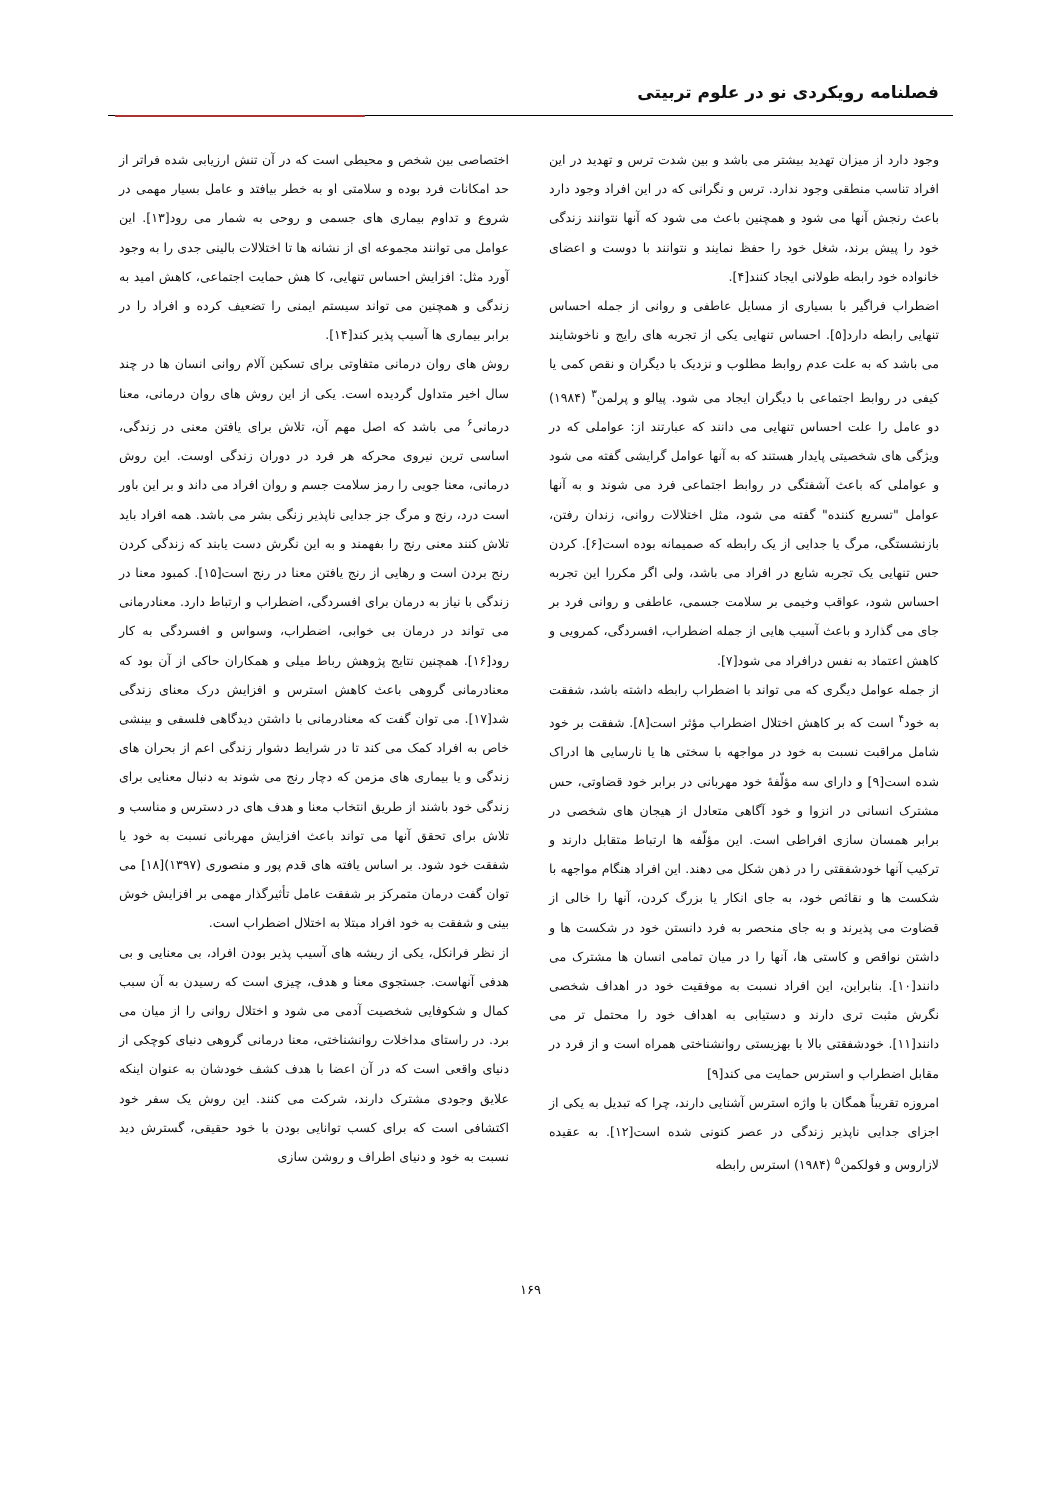فصلنامه رویکردی نو در علوم تربیتی
وجود دارد از میزان تهدید بیشتر می باشد و بین شدت ترس و تهدید در این افراد تناسب منطقی وجود ندارد. ترس و نگرانی که در این افراد وجود دارد باعث رنجش آنها می شود و همچنین باعث می شود که آنها نتوانند زندگی خود را پیش برند، شغل خود را حفظ نمایند و نتوانند با دوست و اعضای خانواده خود رابطه طولانی ایجاد کنند[۴].
اضطراب فراگیر با بسیاری از مسایل عاطفی و روانی از جمله احساس تنهایی رابطه دارد[۵]. احساس تنهایی یکی از تجربه های رایج و ناخوشایند می باشد که به علت عدم روابط مطلوب و نزدیک با دیگران و نقص کمی یا کیفی در روابط اجتماعی با دیگران ایجاد می شود. پیالو و پرلمن<sup>۳</sup> (۱۹۸۴) دو عامل را علت احساس تنهایی می دانند که عبارتند از: عواملی که در ویژگی های شخصیتی پایدار هستند که به آنها عوامل گرایشی گفته می شود و عواملی که باعث آشفتگی در روابط اجتماعی فرد می شوند و به آنها عوامل "تسریع کننده" گفته می شود، مثل اختلالات روانی، زندان رفتن، بازنشستگی، مرگ یا جدایی از یک رابطه که صمیمانه بوده است[۶]. کردن حس تنهایی یک تجربه شایع در افراد می باشد، ولی اگر مکررا این تجربه احساس شود، عواقب وخیمی بر سلامت جسمی، عاطفی و روانی فرد بر جای می گذارد و باعث آسیب هایی از جمله اضطراب، افسردگی، کمرویی و کاهش اعتماد به نفس درافراد می شود[۷].
از جمله عوامل دیگری که می تواند با اضطراب رابطه داشته باشد، شفقت به خود<sup>۴</sup> است که بر کاهش اختلال اضطراب مؤثر است[۸]. شفقت بر خود شامل مراقبت نسبت به خود در مواجهه با سختی ها یا نارسایی ها ادراک شده است[۹] و دارای سه مؤلّفهٔ خود مهربانی در برابر خود قضاوتی، حس مشترک انسانی در انزوا و خود آگاهی متعادل از هیجان های شخصی در برابر همسان سازی افراطی است. این مؤلّفه ها ارتباط متقابل دارند و ترکیب آنها خودشفقتی را در ذهن شکل می دهند. این افراد هنگام مواجهه با شکست ها و نقائص خود، به جای انکار یا بزرگ کردن، آنها را خالی از قضاوت می پذیرند و به جای منحصر به فرد دانستن خود در شکست ها و داشتن نواقص و کاستی ها، آنها را در میان تمامی انسان ها مشترک می دانند[۱۰]. بنابراین، این افراد نسبت به موفقیت خود در اهداف شخصی نگرش مثبت تری دارند و دستیابی به اهداف خود را محتمل تر می دانند[۱۱]. خودشفقتی بالا با بهزیستی روانشناختی همراه است و از فرد در مقابل اضطراب و استرس حمایت می کند[۹]
امروزه تقریباً همگان با واژه استرس آشنایی دارند، چرا که تبدیل به یکی از اجزای جدایی ناپذیر زندگی در عصر کنونی شده است[۱۲]. به عقیده لازاروس و فولکمن<sup>۵</sup> (۱۹۸۴) استرس رابطه
اختصاصی بین شخص و محیطی است که در آن تنش ارزیابی شده فراتر از حد امکانات فرد بوده و سلامتی او به خطر بیافتد و عامل بسیار مهمی در شروع و تداوم بیماری های جسمی و روحی به شمار می رود[۱۳]. این عوامل می توانند مجموعه ای از نشانه ها تا اختلالات بالینی جدی را به وجود آورد مثل: افزایش احساس تنهایی، کا هش حمایت اجتماعی، کاهش امید به زندگی و همچنین می تواند سیستم ایمنی را تضعیف کرده و افراد را در برابر بیماری ها آسیب پذیر کند[۱۴].
روش های روان درمانی متفاوتی برای تسکین آلام روانی انسان ها در چند سال اخیر متداول گردیده است. یکی از این روش های روان درمانی، معنا درمانی<sup>۶</sup> می باشد که اصل مهم آن، تلاش برای یافتن معنی در زندگی، اساسی ترین نیروی محرکه هر فرد در دوران زندگی اوست. این روش درمانی، معنا جویی را رمز سلامت جسم و روان افراد می داند و بر این باور است درد، رنج و مرگ جز جدایی ناپذیر زنگی بشر می باشد. همه افراد باید تلاش کنند معنی رنج را بفهمند و به این نگرش دست یابند که زندگی کردن رنج بردن است و رهایی از رنج یافتن معنا در رنج است[۱۵]. کمبود معنا در زندگی با نیاز به درمان برای افسردگی، اضطراب و ارتباط دارد. معنادرمانی می تواند در درمان بی خوابی، اضطراب، وسواس و افسردگی به کار رود[۱۶]. همچنین نتایج پژوهش رباط میلی و همکاران حاکی از آن بود که معنادرمانی گروهی باعث کاهش استرس و افزایش درک معنای زندگی شد[۱۷]. می توان گفت که معنادرمانی با داشتن دیدگاهی فلسفی و بینشی خاص به افراد کمک می کند تا در شرایط دشوار زندگی اعم از بحران های زندگی و یا بیماری های مزمن که دچار رنج می شوند به دنبال معنایی برای زندگی خود باشند از طریق انتخاب معنا و هدف های در دسترس و مناسب و تلاش برای تحقق آنها می تواند باعث افزایش مهربانی نسبت به خود یا شفقت خود شود. بر اساس یافته های قدم پور و منصوری (۱۳۹۷)[۱۸] می توان گفت درمان متمرکز بر شفقت عامل تأثیرگذار مهمی بر افزایش خوش بینی و شفقت به خود افراد مبتلا به اختلال اضطراب است.
از نظر فرانکل، یکی از ریشه های آسیب پذیر بودن افراد، بی معنایی و بی هدفی آنهاست. جستجوی معنا و هدف، چیزی است که رسیدن به آن سبب کمال و شکوفایی شخصیت آدمی می شود و اختلال روانی را از میان می برد. در راستای مداخلات روانشناختی، معنا درمانی گروهی دنیای کوچکی از دنیای واقعی است که در آن اعضا با هدف کشف خودشان به عنوان اینکه علایق وجودی مشترک دارند، شرکت می کنند. این روش یک سفر خود اکتشافی است که برای کسب توانایی بودن با خود حقیقی، گسترش دید نسبت به خود و دنیای اطراف و روشن سازی
۱۶۹